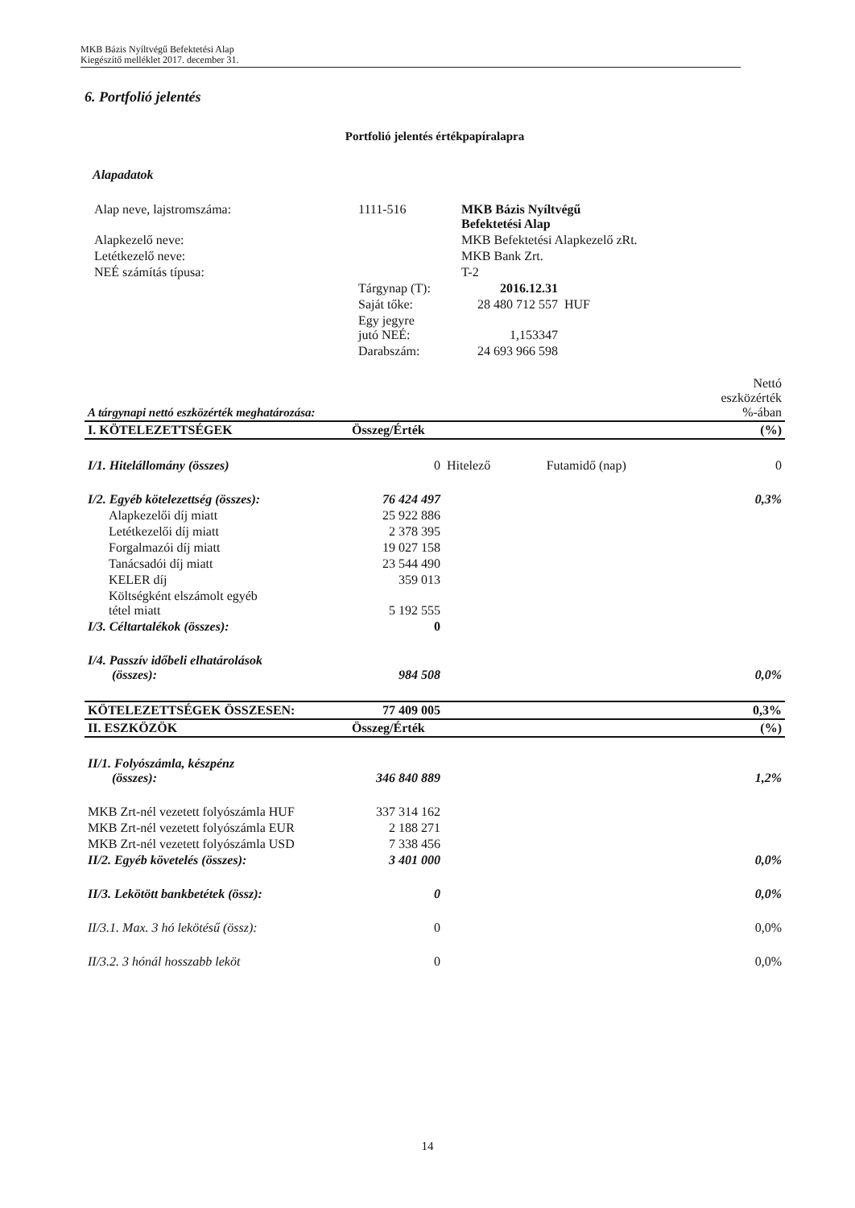MKB Bázis Nyíltvégű Befektetési Alap
Kiegészítő melléklet 2017. december 31.
6. Portfolió jelentés
Portfolió jelentés értékpapíralapra
Alapadatok
| Alap neve, lajstromszáma: | 1111-516 | MKB Bázis Nyíltvégű Befektetési Alap | |
| Alapkezelő neve: | | MKB Befektetési Alapkezelő zRt. | |
| Letétkezelő neve: | | MKB Bank Zrt. | |
| NEÉ számítás típusa: | | T-2 | |
| | Tárgynap (T): | 2016.12.31 | |
| | Saját tőke: | 28 480 712 557 | HUF |
| | Egy jegyre jutó NEÉ: | 1,153347 | |
| | Darabszám: | 24 693 966 598 | |
| A tárgynapi nettó eszközérték meghatározása: | Nettó eszközérték %-ában |
| I. KÖTELEZETTSÉGEK | Összeg/Érték | | | (%) |
| --- | --- | --- | --- | --- |
| I/1. Hitelállomány (összes) | 0 | Hitelező | Futamidő (nap) | 0 |
| I/2. Egyéb kötelezettség (összes): | 76 424 497 | | | 0,3% |
| Alapkezelői díj miatt | 25 922 886 | | | |
| Letétkezelői díj miatt | 2 378 395 | | | |
| Forgalmazói díj miatt | 19 027 158 | | | |
| Tanácsadói díj miatt | 23 544 490 | | | |
| KELER díj | 359 013 | | | |
| Költségként elszámolt egyéb tétel miatt | 5 192 555 | | | |
| I/3. Céltartalékok (összes): | 0 | | | |
| I/4. Passzív időbeli elhatárolások (összes): | 984 508 | | | 0,0% |
| KÖTELEZETTSÉGEK ÖSSZESEN: | 77 409 005 | | | 0,3% |
| II. ESZKÖZÖK | Összeg/Érték | | | (%) |
| II/1. Folyószámla, készpénz (összes): | 346 840 889 | | | 1,2% |
| MKB Zrt-nél vezetett folyószámla HUF | 337 314 162 | | | |
| MKB Zrt-nél vezetett folyószámla EUR | 2 188 271 | | | |
| MKB Zrt-nél vezetett folyószámla USD | 7 338 456 | | | |
| II/2. Egyéb követelés (összes): | 3 401 000 | | | 0,0% |
| II/3. Lekötött bankbetétek (össz): | 0 | | | 0,0% |
| II/3.1. Max. 3 hó lekötésű (össz): | 0 | | | 0,0% |
| II/3.2. 3 hónál hosszabb leköt | 0 | | | 0,0% |
14